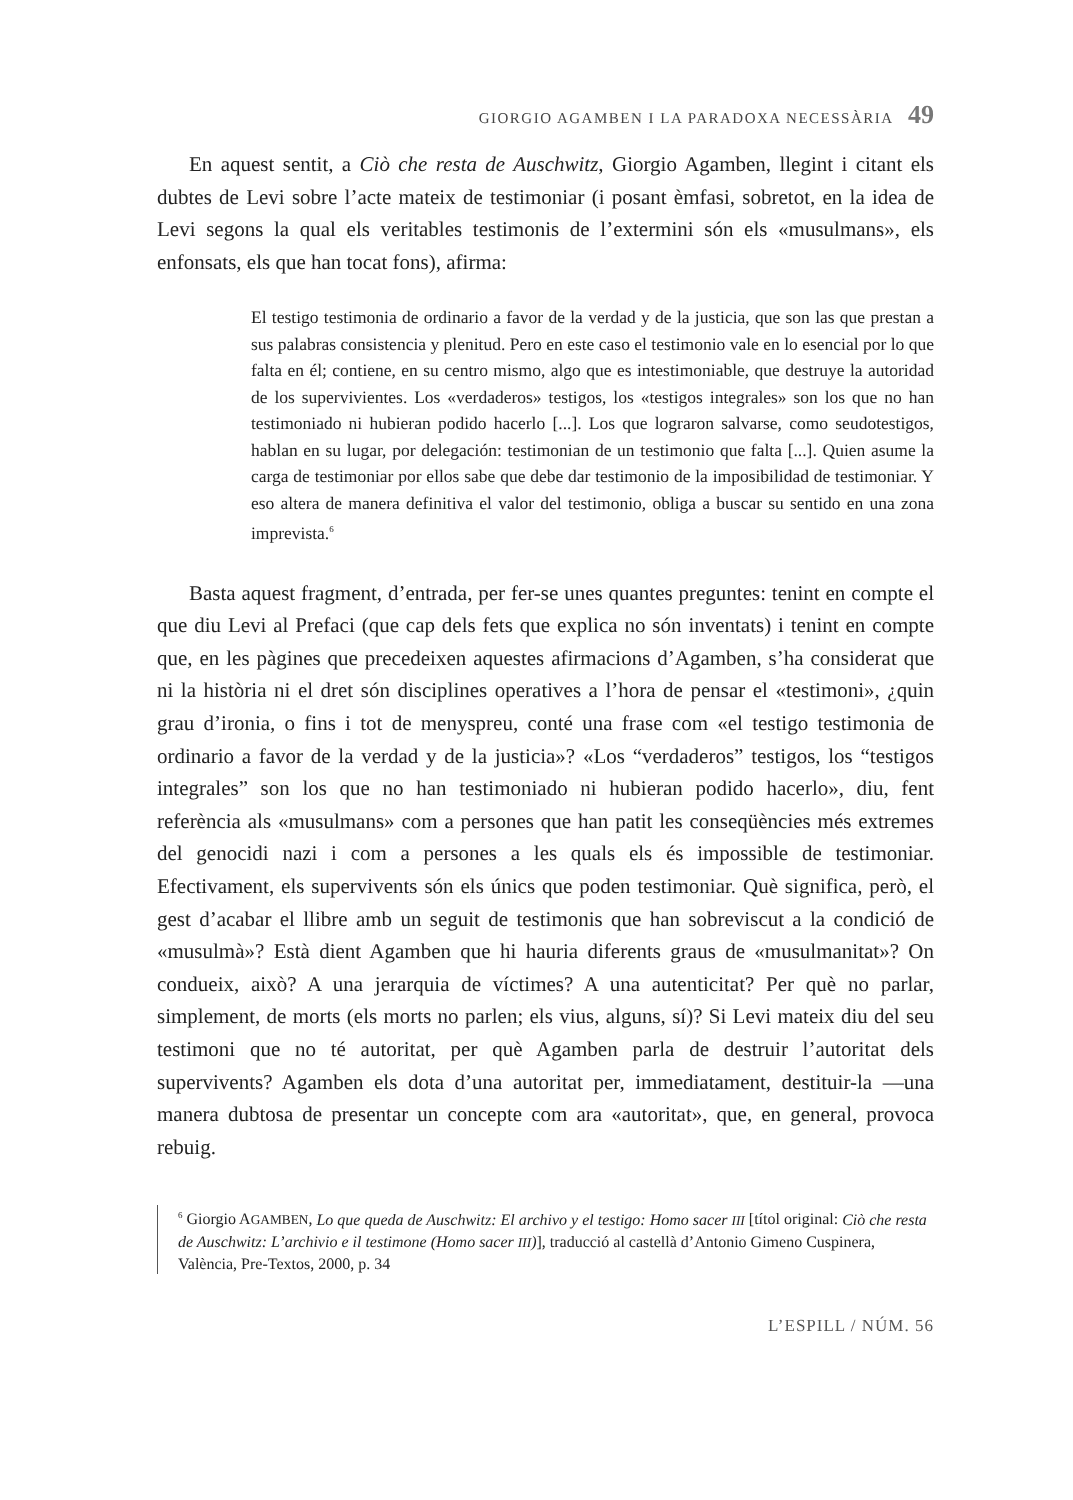GIORGIO AGAMBEN I LA PARADOXA NECESSÀRIA 49
En aquest sentit, a Ciò che resta de Auschwitz, Giorgio Agamben, llegint i citant els dubtes de Levi sobre l’acte mateix de testimoniar (i posant èmfasi, sobretot, en la idea de Levi segons la qual els veritables testimonis de l’extermini són els «musulmans», els enfonsats, els que han tocat fons), afirma:
El testigo testimonia de ordinario a favor de la verdad y de la justicia, que son las que prestan a sus palabras consistencia y plenitud. Pero en este caso el testimonio vale en lo esencial por lo que falta en él; contiene, en su centro mismo, algo que es intestimoniable, que destruye la autoridad de los supervivientes. Los «verdaderos» testigos, los «testigos integrales» son los que no han testimoniado ni hubieran podido hacerlo [...]. Los que lograron salvarse, como seudotestigos, hablan en su lugar, por delegación: testimonian de un testimonio que falta [...]. Quien asume la carga de testimoniar por ellos sabe que debe dar testimonio de la imposibilidad de testimoniar. Y eso altera de manera definitiva el valor del testimonio, obliga a buscar su sentido en una zona imprevista.<sup>6</sup>
Basta aquest fragment, d’entrada, per fer-se unes quantes preguntes: tenint en compte el que diu Levi al Prefaci (que cap dels fets que explica no són inventats) i tenint en compte que, en les pàgines que precedeixen aquestes afirmacions d’Agamben, s’ha considerat que ni la història ni el dret són disciplines operatives a l’hora de pensar el «testimoni», ¿quin grau d’ironia, o fins i tot de menyspreu, conté una frase com «el testigo testimonia de ordinario a favor de la verdad y de la justicia»? «Los “verdaderos” testigos, los “testigos integrales” son los que no han testimoniado ni hubieran podido hacerlo», diu, fent referència als «musulmans» com a persones que han patit les conseqüències més extremes del genocidi nazi i com a persones a les quals els és impossible de testimoniar. Efectivament, els supervivents són els únics que poden testimoniar. Què significa, però, el gest d’acabar el llibre amb un seguit de testimonis que han sobreviscut a la condició de «musulmà»? Està dient Agamben que hi hauria diferents graus de «musulmanitat»? On condueix, això? A una jerarquia de víctimes? A una autenticitat? Per què no parlar, simplement, de morts (els morts no parlen; els vius, alguns, sí)? Si Levi mateix diu del seu testimoni que no té autoritat, per què Agamben parla de destruir l’autoritat dels supervivents? Agamben els dota d’una autoritat per, immediatament, destituir-la —una manera dubtosa de presentar un concepte com ara «autoritat», que, en general, provoca rebuig.
<sup>6</sup> Giorgio AGAMBEN, Lo que queda de Auschwitz: El archivo y el testigo: Homo sacer III [títol original: Ciò che resta de Auschwitz: L’archivio e il testimone (Homo sacer III)], traducció al castellà d’Antonio Gimeno Cuspinera, València, Pre-Textos, 2000, p. 34
L’ESPILL / NÚM. 56